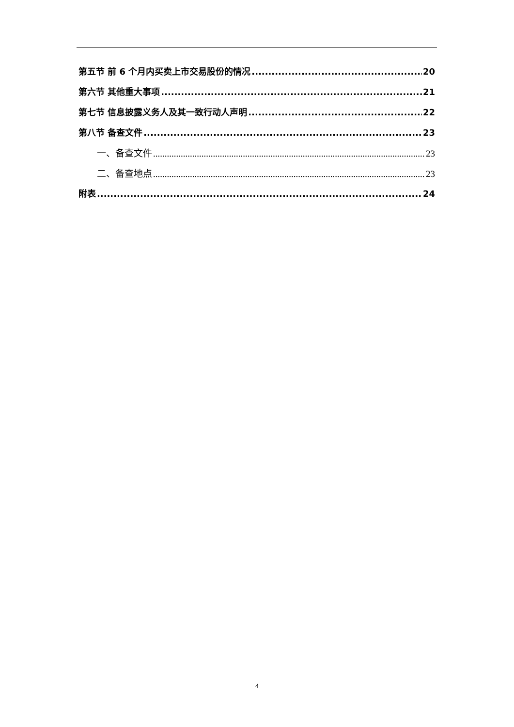第五节 前 6 个月内买卖上市交易股份的情况 20
第六节 其他重大事项 21
第七节 信息披露义务人及其一致行动人声明 22
第八节 备查文件 23
一、备查文件 23
二、备查地点 23
附表 24
4